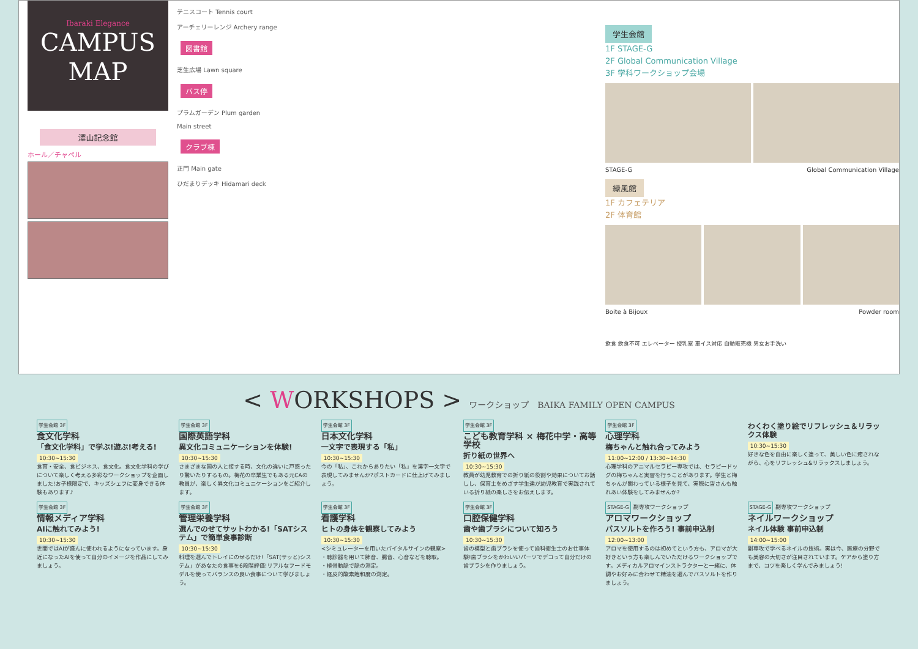Ibaraki Elegance
CAMPUS
MAP
澤山記念館
ホール／チャペル
テニスコート Tennis court
アーチェリーレンジ Archery range
図書館
芝生広場 Lawn square
バス停
プラムガーデン Plum garden
Main street
クラブ棟
正門 Main gate
ひだまりデッキ Hidamari deck
学生会館
1F STAGE-G
2F Global Communication Village
3F 学科ワークショップ会場
STAGE-G Global Communication Village
緑風館
1F カフェテリア
2F 体育館
Boite à Bijoux Powder room
飲食 飲食不可 エレベーター 授乳室 車イス対応 自動販売機 男女お手洗い
< WORKSHOPS > ワークショップ　BAIKA FAMILY OPEN CAMPUS
学生会館 3F
食文化学科
「食文化学科」で学ぶ!遊ぶ!考える!
10:30~15:30
食育・安全、食ビジネス、食文化。食文化学科の学びについて楽しく考える多彩なワークショップを企画しました!お子様限定で、キッズシェフに変身できる体験もあります♪
学生会館 3F
国際英語学科
異文化コミュニケーションを体験!
10:30~15:30
さまざまな国の人と接する時、文化の違いに戸惑ったり驚いたりするもの。梅花の卒業生でもある元CAの教員が、楽しく異文化コミュニケーションをご紹介します。
学生会館 3F
日本文化学科
一文字で表現する「私」
10:30~15:30
今の「私」、これからありたい「私」を漢字一文字で表現してみませんか?ポストカードに仕上げてみましょう。
学生会館 3F
こども教育学科 × 梅花中学・高等学校
折り紙の世界へ
10:30~15:30
教員が幼児教育での折り紙の役割や効果についてお話しし、保育士をめざす学生達が幼児教育で実践されている折り紙の楽しさをお伝えします。
学生会館 3F
心理学科
梅ちゃんと触れ合ってみよう
11:00~12:00 / 13:30~14:30
心理学科のアニマルセラピー専攻では、セラピードッグの梅ちゃんと実習を行うことがあります。学生と梅ちゃんが関わっている様子を見て、実際に皆さんも触れあい体験をしてみませんか?
わくわく塗り絵でリフレッシュ＆リラックス体験
10:30~15:30
好きな色を自由に楽しく塗って、美しい色に癒されながら、心をリフレッシュ&リラックスしましょう。
学生会館 3F
情報メディア学科
AIに触れてみよう!
10:30~15:30
世間ではAIが盛んに使われるようになっています。身近になったAIを使って自分のイメージを作品にしてみましょう。
学生会館 3F
管理栄養学科
選んでのせてサットわかる!「SATシステム」で簡単食事診断
10:30~15:30
料理を選んでトレイにのせるだけ!「SAT(サッと)システム」があなたの食事を6段階評価!リアルなフードモデルを使ってバランスの良い食事について学びましょう。
学生会館 3F
看護学科
ヒトの身体を観察してみよう
10:30~15:30
<シミュレーターを用いたバイタルサインの観察>
・聴診器を用いて肺音、腸音、心音などを聴取。
・橈骨動脈で脈の測定。
・経皮的酸素飽和度の測定。
学生会館 3F
口腔保健学科
歯や歯ブラシについて知ろう
10:30~15:30
歯の模型と歯ブラシを使って歯科衛生士のお仕事体験!歯ブラシをかわいいパーツでデコって自分だけの歯ブラシを作りましょう。
STAGE-G 副専攻ワークショップ
アロマワークショップ
バスソルトを作ろう! 事前申込制
12:00~13:00
アロマを使用するのは初めてという方も、アロマが大好きという方も楽しんでいただけるワークショップです。メディカルアロマインストラクターと一緒に、体調やお好みに合わせて精油を選んでバスソルトを作りましょう。
STAGE-G 副専攻ワークショップ
ネイルワークショップ
ネイル体験 事前申込制
14:00~15:00
副専攻で学べるネイルの技術。実は今、医療の分野でも美容の大切さが注目されています。ケアから塗り方まで、コツを楽しく学んでみましょう!